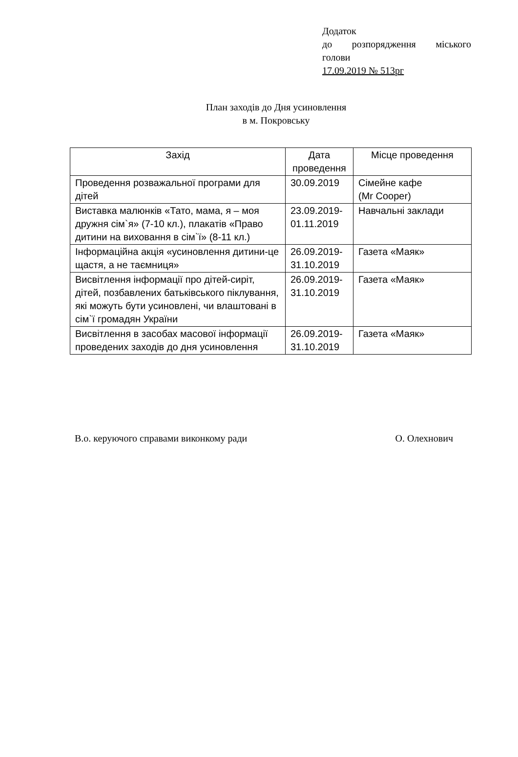Додаток
до розпорядження міського
голови
17.09.2019 № 513рг
План заходів до Дня усиновлення
в м. Покровську
| Захід | Дата проведення | Місце проведення |
| --- | --- | --- |
| Проведення розважальної програми для дітей | 30.09.2019 | Сімейне кафе (Mr Cooper) |
| Виставка малюнків «Тато, мама, я – моя дружня сім`я» (7-10 кл.), плакатів «Право дитини на виховання в сім`ї» (8-11 кл.) | 23.09.2019-01.11.2019 | Навчальні заклади |
| Інформаційна акція «усиновлення дитини-це щастя, а не таємниця» | 26.09.2019-31.10.2019 | Газета «Маяк» |
| Висвітлення інформації про дітей-сиріт, дітей, позбавлених батьківського піклування, які можуть бути усиновлені, чи влаштовані в сім`ї громадян України | 26.09.2019-31.10.2019 | Газета «Маяк» |
| Висвітлення в засобах масової інформації проведених заходів до дня усиновлення | 26.09.2019-31.10.2019 | Газета «Маяк» |
В.о. керуючого справами виконкому ради О. Олехнович